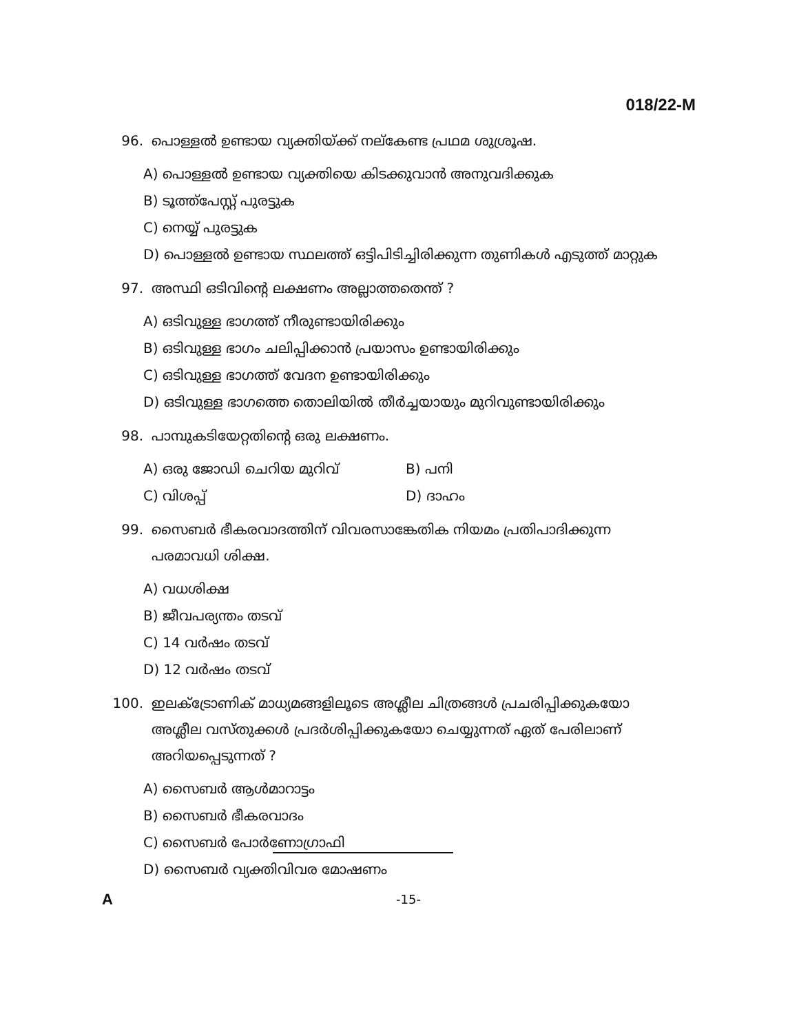018/22-M
96. പൊള്ളൽ ഉണ്ടായ വ്യക്തിയ്ക്ക് നല്കേണ്ട പ്രഥമ ശുശ്രൂഷ.
A) പൊള്ളൽ ഉണ്ടായ വ്യക്തിയെ കിടക്കുവാൻ അനുവദിക്കുക
B) ടൂത്ത്പേസ്റ്റ് പുരട്ടുക
C) നെയ്യ് പുരട്ടുക
D) പൊള്ളൽ ഉണ്ടായ സ്ഥലത്ത് ഒട്ടിപിടിച്ചിരിക്കുന്ന തുണികൾ എടുത്ത് മാറ്റുക
97. അസ്ഥി ഒടിവിന്റെ ലക്ഷണം അല്ലാത്തതെന്ത് ?
A) ഒടിവുള്ള ഭാഗത്ത് നീരുണ്ടായിരിക്കും
B) ഒടിവുള്ള ഭാഗം ചലിപ്പിക്കാൻ പ്രയാസം ഉണ്ടായിരിക്കും
C) ഒടിവുള്ള ഭാഗത്ത് വേദന ഉണ്ടായിരിക്കും
D) ഒടിവുള്ള ഭാഗത്തെ തൊലിയിൽ തീർച്ചയായും മുറിവുണ്ടായിരിക്കും
98. പാമ്പുകടിയേറ്റതിന്റെ ഒരു ലക്ഷണം.
A) ഒരു ജോഡി ചെറിയ മുറിവ് B) പനി
C) വിശപ്പ് D) ദാഹം
99. സൈബർ ഭീകരവാദത്തിന് വിവരസാങ്കേതിക നിയമം പ്രതിപാദിക്കുന്ന പരമാവധി ശിക്ഷ.
A) വധശിക്ഷ
B) ജീവപര്യന്തം തടവ്
C) 14 വർഷം തടവ്
D) 12 വർഷം തടവ്
100. ഇലക്ട്രോണിക് മാധ്യമങ്ങളിലൂടെ അശ്ലീല ചിത്രങ്ങൾ പ്രചരിപ്പിക്കുകയോ അശ്ലീല വസ്തുക്കൾ പ്രദർശിപ്പിക്കുകയോ ചെയ്യുന്നത് ഏത് പേരിലാണ് അറിയപ്പെടുന്നത് ?
A) സൈബർ ആൾമാറാട്ടം
B) സൈബർ ഭീകരവാദം
C) സൈബർ പോർണോഗ്രാഫി
D) സൈബർ വ്യക്തിവിവര മോഷണം
A -15-